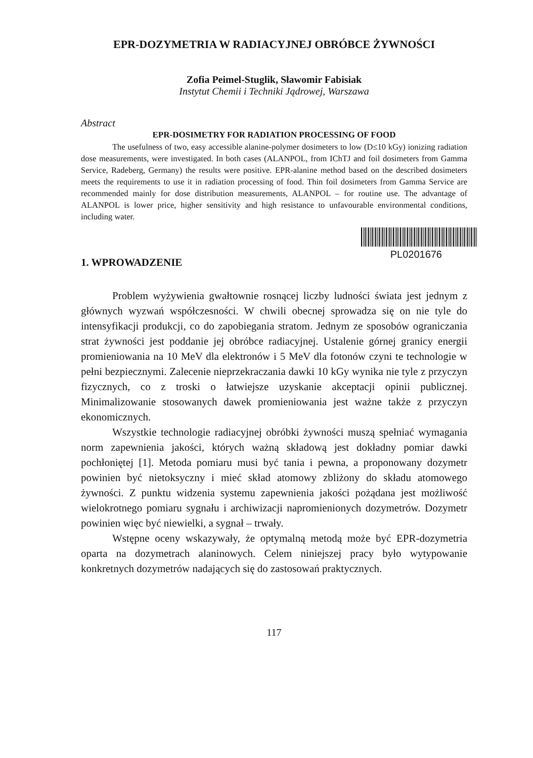EPR-DOZYMETRIA W RADIACYJNEJ OBRÓBCE ŻYWNOŚCI
Zofia Peimel-Stuglik, Sławomir Fabisiak
Instytut Chemii i Techniki Jądrowej, Warszawa
Abstract
EPR-DOSIMETRY FOR RADIATION PROCESSING OF FOOD
The usefulness of two, easy accessible alanine-polymer dosimeters to low (D≤10 kGy) ionizing radiation dose measurements, were investigated. In both cases (ALANPOL, from IChTJ and foil dosimeters from Gamma Service, Radeberg, Germany) the results were positive. EPR-alanine method based on the described dosimeters meets the requirements to use it in radiation processing of food. Thin foil dosimeters from Gamma Service are recommended mainly for dose distribution measurements, ALANPOL – for routine use. The advantage of ALANPOL is lower price, higher sensitivity and high resistance to unfavourable environmental conditions, including water.
PL0201676
1. WPROWADZENIE
Problem wyżywienia gwałtownie rosnącej liczby ludności świata jest jednym z głównych wyzwań współczesności. W chwili obecnej sprowadza się on nie tyle do intensyfikacji produkcji, co do zapobiegania stratom. Jednym ze sposobów ograniczania strat żywności jest poddanie jej obróbce radiacyjnej. Ustalenie górnej granicy energii promieniowania na 10 MeV dla elektronów i 5 MeV dla fotonów czyni te technologie w pełni bezpiecznymi. Zalecenie nieprzekraczania dawki 10 kGy wynika nie tyle z przyczyn fizycznych, co z troski o łatwiejsze uzyskanie akceptacji opinii publicznej. Minimalizowanie stosowanych dawek promieniowania jest ważne także z przyczyn ekonomicznych.
Wszystkie technologie radiacyjnej obróbki żywności muszą spełniać wymagania norm zapewnienia jakości, których ważną składową jest dokładny pomiar dawki pochłoniętej [1]. Metoda pomiaru musi być tania i pewna, a proponowany dozymetr powinien być nietoksyczny i mieć skład atomowy zbliżony do składu atomowego żywności. Z punktu widzenia systemu zapewnienia jakości pożądana jest możliwość wielokrotnego pomiaru sygnału i archiwizacji napromienionych dozymetrów. Dozymetr powinien więc być niewielki, a sygnał – trwały.
Wstępne oceny wskazywały, że optymalną metodą może być EPR-dozymetria oparta na dozymetrach alaninowych. Celem niniejszej pracy było wytypowanie konkretnych dozymetrów nadających się do zastosowań praktycznych.
117